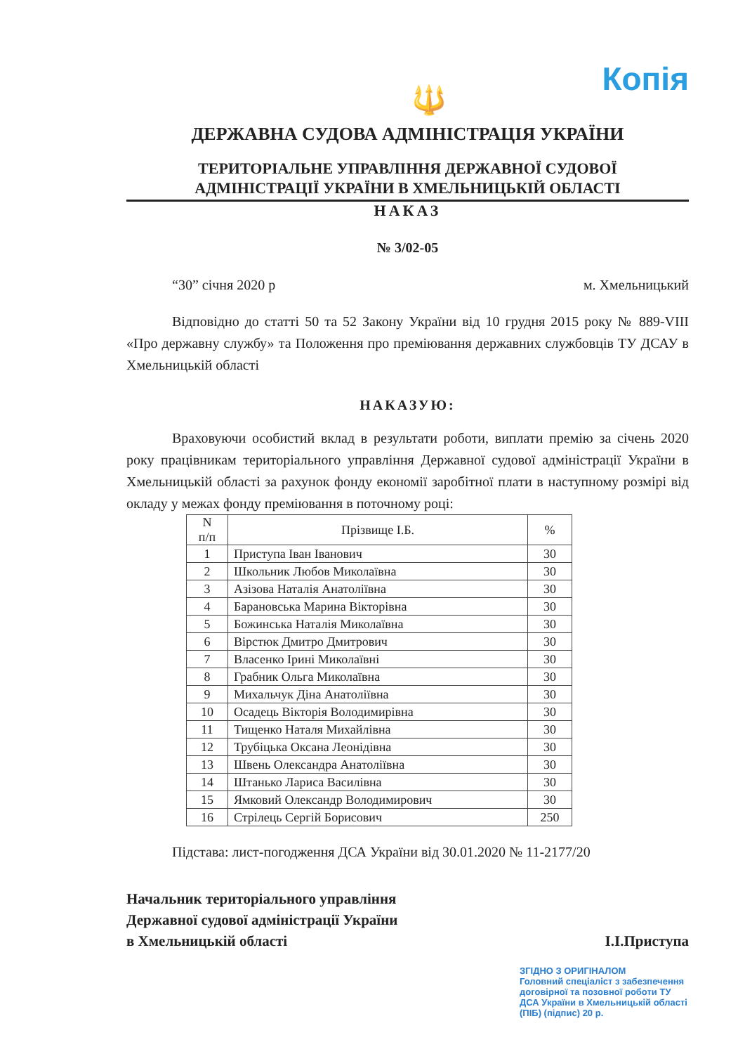Копія
🔱
ДЕРЖАВНА СУДОВА АДМІНІСТРАЦІЯ УКРАЇНИ
ТЕРИТОРІАЛЬНЕ УПРАВЛІННЯ ДЕРЖАВНОЇ СУДОВОЇ
АДМІНІСТРАЦІЇ УКРАЇНИ В ХМЕЛЬНИЦЬКІЙ ОБЛАСТІ
НАКАЗ
№ 3/02-05
“30” січня 2020 р м. Хмельницький
Відповідно до статті 50 та 52 Закону України від 10 грудня 2015 року № 889-VIII «Про державну службу» та Положення про преміювання державних службовців ТУ ДСАУ в Хмельницькій області
НАКАЗУЮ:
Враховуючи особистий вклад в результати роботи, виплати премію за січень 2020 року працівникам територіального управління Державної судової адміністрації України в Хмельницькій області за рахунок фонду економії заробітної плати в наступному розмірі від окладу у межах фонду преміювання в поточному році:
| N п/п | Прізвище І.Б. | % |
| --- | --- | --- |
| 1 | Приступа Іван Іванович | 30 |
| 2 | Школьник Любов Миколаївна | 30 |
| 3 | Азізова Наталія Анатоліївна | 30 |
| 4 | Барановська Марина Вікторівна | 30 |
| 5 | Божинська Наталія Миколаївна | 30 |
| 6 | Вірстюк Дмитро Дмитрович | 30 |
| 7 | Власенко Ірині Миколаївні | 30 |
| 8 | Грабник Ольга Миколаївна | 30 |
| 9 | Михальчук Діна Анатоліївна | 30 |
| 10 | Осадець Вікторія Володимирівна | 30 |
| 11 | Тищенко Наталя Михайлівна | 30 |
| 12 | Трубіцька Оксана Леонідівна | 30 |
| 13 | Швень Олександра Анатоліївна | 30 |
| 14 | Штанько Лариса Василівна | 30 |
| 15 | Ямковий Олександр Володимирович | 30 |
| 16 | Стрілець Сергій Борисович | 250 |
Підстава: лист-погодження ДСА України від 30.01.2020 № 11-2177/20
Начальник територіального управління
Державної судової адміністрації України
в Хмельницькій області
І.І.Приступа
ЗГІДНО З ОРИГІНАЛОМ
Головний спеціаліст з забезпечення договірної та позовної роботи ТУ ДСА України в Хмельницькій області
(ПІБ) (підпис) 20 р.